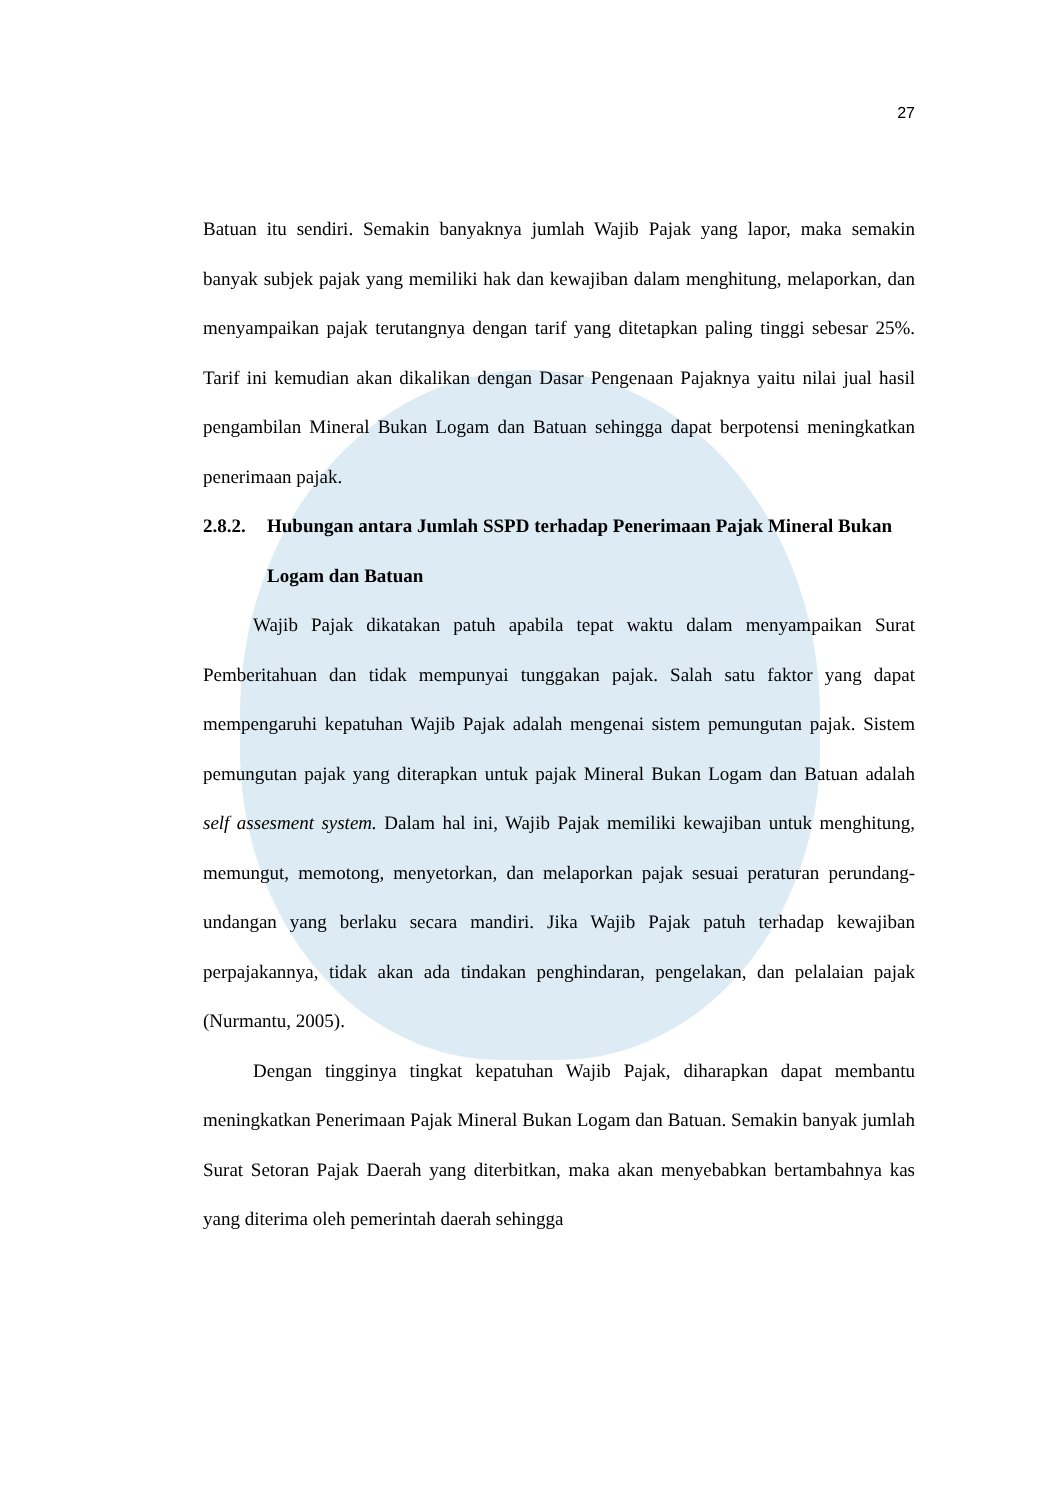27
Batuan itu sendiri. Semakin banyaknya jumlah Wajib Pajak yang lapor, maka semakin banyak subjek pajak yang memiliki hak dan kewajiban dalam menghitung, melaporkan, dan menyampaikan pajak terutangnya dengan tarif yang ditetapkan paling tinggi sebesar 25%. Tarif ini kemudian akan dikalikan dengan Dasar Pengenaan Pajaknya yaitu nilai jual hasil pengambilan Mineral Bukan Logam dan Batuan sehingga dapat berpotensi meningkatkan penerimaan pajak.
2.8.2. Hubungan antara Jumlah SSPD terhadap Penerimaan Pajak Mineral Bukan Logam dan Batuan
Wajib Pajak dikatakan patuh apabila tepat waktu dalam menyampaikan Surat Pemberitahuan dan tidak mempunyai tunggakan pajak. Salah satu faktor yang dapat mempengaruhi kepatuhan Wajib Pajak adalah mengenai sistem pemungutan pajak. Sistem pemungutan pajak yang diterapkan untuk pajak Mineral Bukan Logam dan Batuan adalah self assesment system. Dalam hal ini, Wajib Pajak memiliki kewajiban untuk menghitung, memungut, memotong, menyetorkan, dan melaporkan pajak sesuai peraturan perundang-undangan yang berlaku secara mandiri. Jika Wajib Pajak patuh terhadap kewajiban perpajakannya, tidak akan ada tindakan penghindaran, pengelakan, dan pelalaian pajak (Nurmantu, 2005).
Dengan tingginya tingkat kepatuhan Wajib Pajak, diharapkan dapat membantu meningkatkan Penerimaan Pajak Mineral Bukan Logam dan Batuan. Semakin banyak jumlah Surat Setoran Pajak Daerah yang diterbitkan, maka akan menyebabkan bertambahnya kas yang diterima oleh pemerintah daerah sehingga